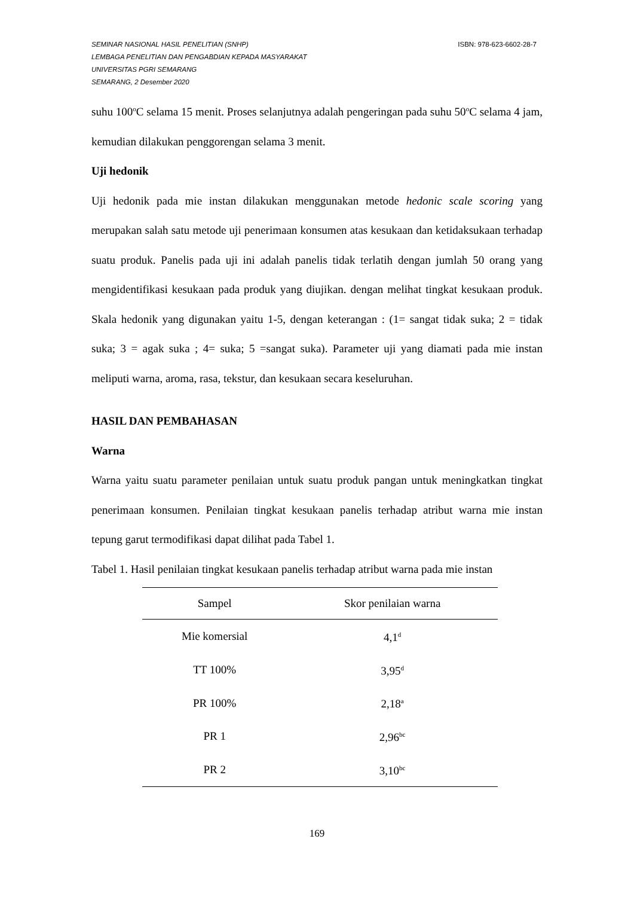ISBN: 978-623-6602-28-7 SEMINAR NASIONAL HASIL PENELITIAN (SNHP)
LEMBAGA PENELITIAN DAN PENGABDIAN KEPADA MASYARAKAT
UNIVERSITAS PGRI SEMARANG
SEMARANG, 2 Desember 2020
suhu 100<sup>o</sup>C selama 15 menit. Proses selanjutnya adalah pengeringan pada suhu 50<sup>o</sup>C selama 4 jam, kemudian dilakukan penggorengan selama 3 menit.
Uji hedonik
Uji hedonik pada mie instan dilakukan menggunakan metode hedonic scale scoring yang merupakan salah satu metode uji penerimaan konsumen atas kesukaan dan ketidaksukaan terhadap suatu produk. Panelis pada uji ini adalah panelis tidak terlatih dengan jumlah 50 orang yang mengidentifikasi kesukaan pada produk yang diujikan. dengan melihat tingkat kesukaan produk. Skala hedonik yang digunakan yaitu 1-5, dengan keterangan : (1= sangat tidak suka; 2 = tidak suka; 3 = agak suka ; 4= suka; 5 =sangat suka). Parameter uji yang diamati pada mie instan meliputi warna, aroma, rasa, tekstur, dan kesukaan secara keseluruhan.
HASIL DAN PEMBAHASAN
Warna
Warna yaitu suatu parameter penilaian untuk suatu produk pangan untuk meningkatkan tingkat penerimaan konsumen. Penilaian tingkat kesukaan panelis terhadap atribut warna mie instan tepung garut termodifikasi dapat dilihat pada Tabel 1.
Tabel 1. Hasil penilaian tingkat kesukaan panelis terhadap atribut warna pada mie instan
| Sampel | Skor penilaian warna |
| --- | --- |
| Mie komersial | 4,1<sup>d</sup> |
| TT 100% | 3,95<sup>d</sup> |
| PR 100% | 2,18<sup>a</sup> |
| PR 1 | 2,96<sup>bc</sup> |
| PR 2 | 3,10<sup>bc</sup> |
169